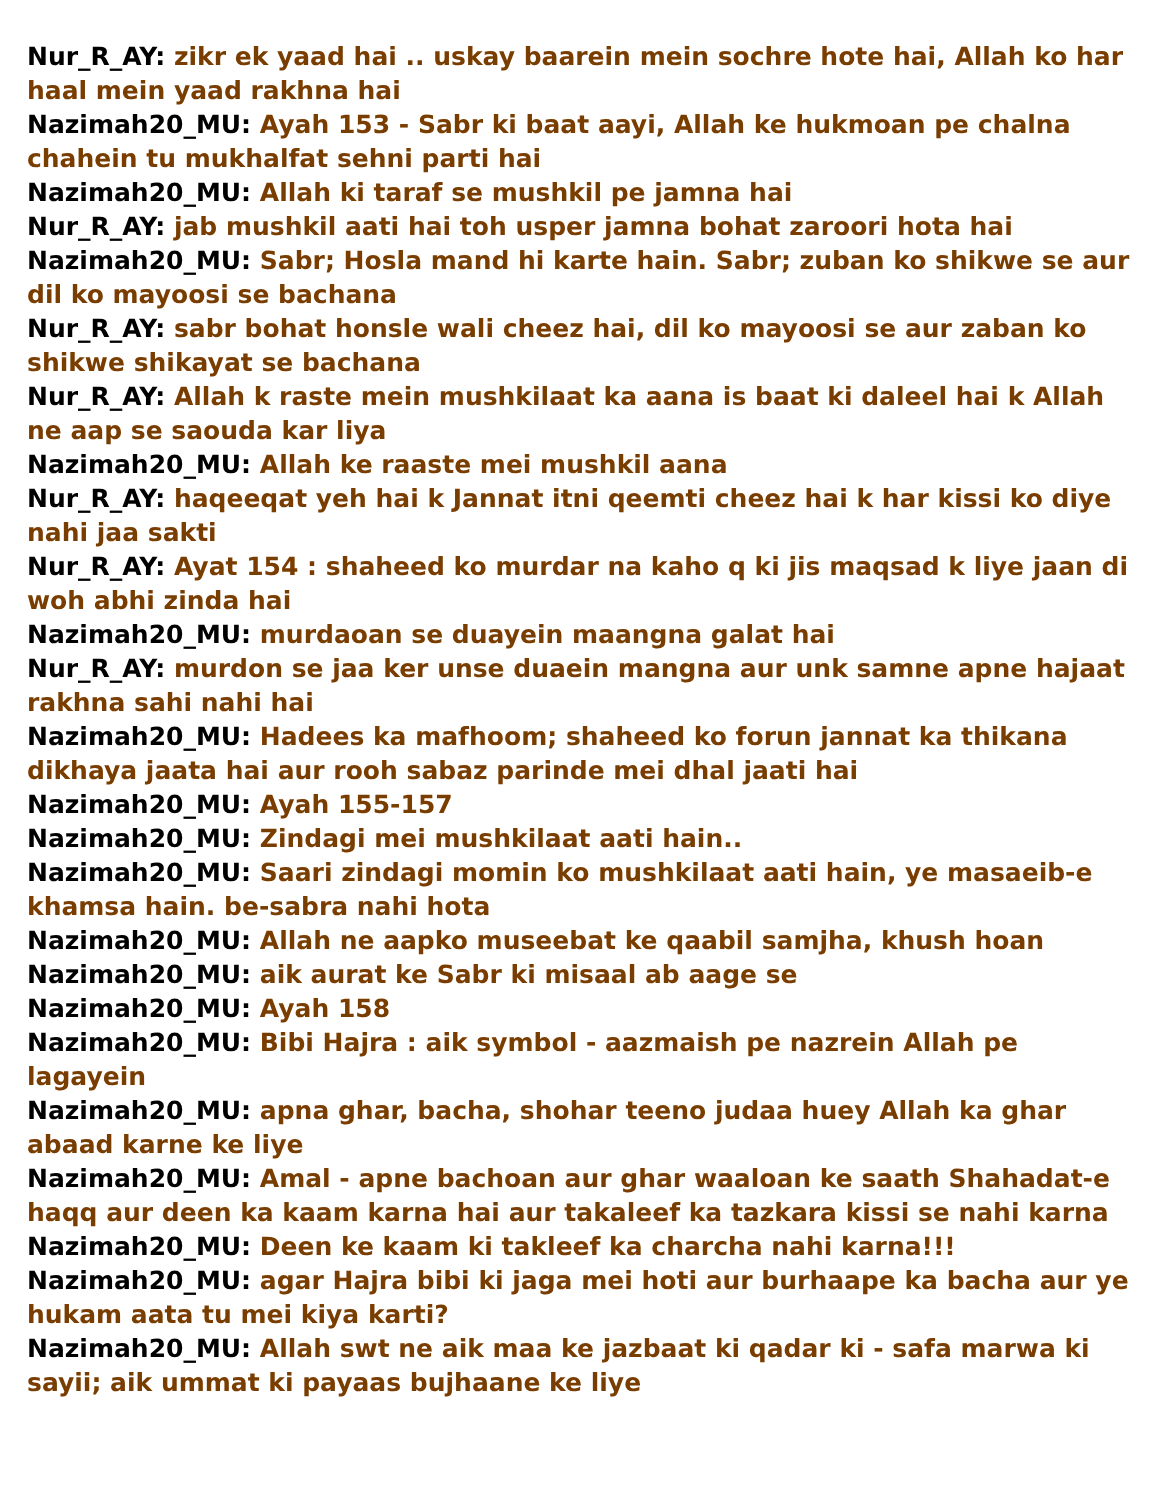Nur_R_AY: zikr ek yaad hai .. uskay baarein mein sochre hote hai, Allah ko har haal mein yaad rakhna hai
Nazimah20_MU: Ayah 153 - Sabr ki baat aayi, Allah ke hukmoan pe chalna chahein tu mukhalfat sehni parti hai
Nazimah20_MU: Allah ki taraf se mushkil pe jamna hai
Nur_R_AY: jab mushkil aati hai toh usper jamna bohat zaroori hota hai
Nazimah20_MU: Sabr; Hosla mand hi karte hain. Sabr; zuban ko shikwe se aur dil ko mayoosi se bachana
Nur_R_AY: sabr bohat honsle wali cheez hai, dil ko mayoosi se aur zaban ko shikwe shikayat se bachana
Nur_R_AY: Allah k raste mein mushkilaat ka aana is baat ki daleel hai k Allah ne aap se saouda kar liya
Nazimah20_MU: Allah ke raaste mei mushkil aana
Nur_R_AY: haqeeqat yeh hai k Jannat itni qeemti cheez hai k har kissi ko diye nahi jaa sakti
Nur_R_AY: Ayat 154 : shaheed ko murdar na kaho q ki jis maqsad k liye jaan di woh abhi zinda hai
Nazimah20_MU: murdaoan se duayein maangna galat hai
Nur_R_AY: murdon se jaa ker unse duaein mangna aur unk samne apne hajaat rakhna sahi nahi hai
Nazimah20_MU: Hadees ka mafhoom; shaheed ko forun jannat ka thikana dikhaya jaata hai aur rooh sabaz parinde mei dhal jaati hai
Nazimah20_MU: Ayah 155-157
Nazimah20_MU: Zindagi mei mushkilaat aati hain..
Nazimah20_MU: Saari zindagi momin ko mushkilaat aati hain, ye masaeib-e khamsa hain. be-sabra nahi hota
Nazimah20_MU: Allah ne aapko museebat ke qaabil samjha, khush hoan
Nazimah20_MU: aik aurat ke Sabr ki misaal ab aage se
Nazimah20_MU: Ayah 158
Nazimah20_MU: Bibi Hajra : aik symbol - aazmaish pe nazrein Allah pe lagayein
Nazimah20_MU: apna ghar, bacha, shohar teeno judaa huey Allah ka ghar abaad karne ke liye
Nazimah20_MU: Amal - apne bachoan aur ghar waaloan ke saath Shahadat-e haqq aur deen ka kaam karna hai aur takaleef ka tazkara kissi se nahi karna
Nazimah20_MU: Deen ke kaam ki takleef ka charcha nahi karna!!!
Nazimah20_MU: agar Hajra bibi ki jaga mei hoti aur burhaape ka bacha aur ye hukam aata tu mei kiya karti?
Nazimah20_MU: Allah swt ne aik maa ke jazbaat ki qadar ki - safa marwa ki sayii; aik ummat ki payaas bujhaane ke liye